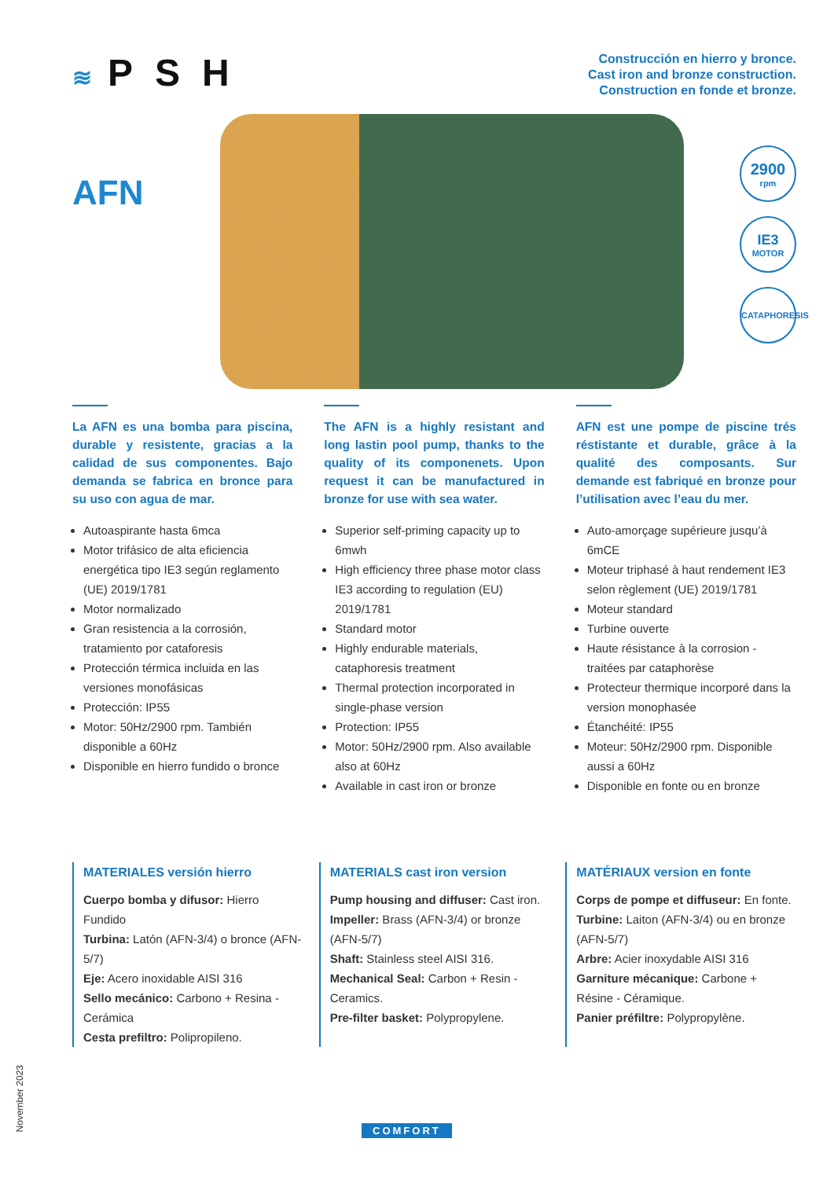≋ PSH
Construcción en hierro y bronce.
Cast iron and bronze construction.
Construction en fonde et bronze.
AFN
2900
rpm
IE3
MOTOR
CATAPHORESIS
La AFN es una bomba para piscina, durable y resistente, gracias a la calidad de sus componentes. Bajo demanda se fabrica en bronce para su uso con agua de mar.
Autoaspirante hasta 6mca
Motor trifásico de alta eficiencia energética tipo IE3 según reglamento (UE) 2019/1781
Motor normalizado
Gran resistencia a la corrosión, tratamiento por cataforesis
Protección térmica incluida en las versiones monofásicas
Protección: IP55
Motor: 50Hz/2900 rpm. También disponible a 60Hz
Disponible en hierro fundido o bronce
The AFN is a highly resistant and long lastin pool pump, thanks to the quality of its componenets. Upon request it can be manufactured in bronze for use with sea water.
Superior self-priming capacity up to 6mwh
High efficiency three phase motor class IE3 according to regulation (EU) 2019/1781
Standard motor
Highly endurable materials, cataphoresis treatment
Thermal protection incorporated in single-phase version
Protection: IP55
Motor: 50Hz/2900 rpm. Also available also at 60Hz
Available in cast iron or bronze
AFN est une pompe de piscine trés réstistante et durable, grâce à la qualité des composants. Sur demande est fabriqué en bronze pour l’utilisation avec l’eau du mer.
Auto-amorçage supérieure jusqu’à 6mCE
Moteur triphasé à haut rendement IE3 selon règlement (UE) 2019/1781
Moteur standard
Turbine ouverte
Haute résistance à la corrosion - traitées par cataphorèse
Protecteur thermique incorporé dans la version monophasée
Étanchéité: IP55
Moteur: 50Hz/2900 rpm. Disponible aussi a 60Hz
Disponible en fonte ou en bronze
MATERIALES versión hierro
Cuerpo bomba y difusor: Hierro Fundido
Turbina: Latón (AFN-3/4) o bronce (AFN-5/7)
Eje: Acero inoxidable AISI 316
Sello mecánico: Carbono + Resina - Cerámica
Cesta prefiltro: Polipropileno.
MATERIALS cast iron version
Pump housing and diffuser: Cast iron.
Impeller: Brass (AFN-3/4) or bronze (AFN-5/7)
Shaft: Stainless steel AISI 316.
Mechanical Seal: Carbon + Resin - Ceramics.
Pre-filter basket: Polypropylene.
MATÉRIAUX version en fonte
Corps de pompe et diffuseur: En fonte.
Turbine: Laiton (AFN-3/4) ou en bronze (AFN-5/7)
Arbre: Acier inoxydable AISI 316
Garniture mécanique: Carbone + Résine - Céramique.
Panier préfiltre: Polypropylène.
November 2023
COMFORT